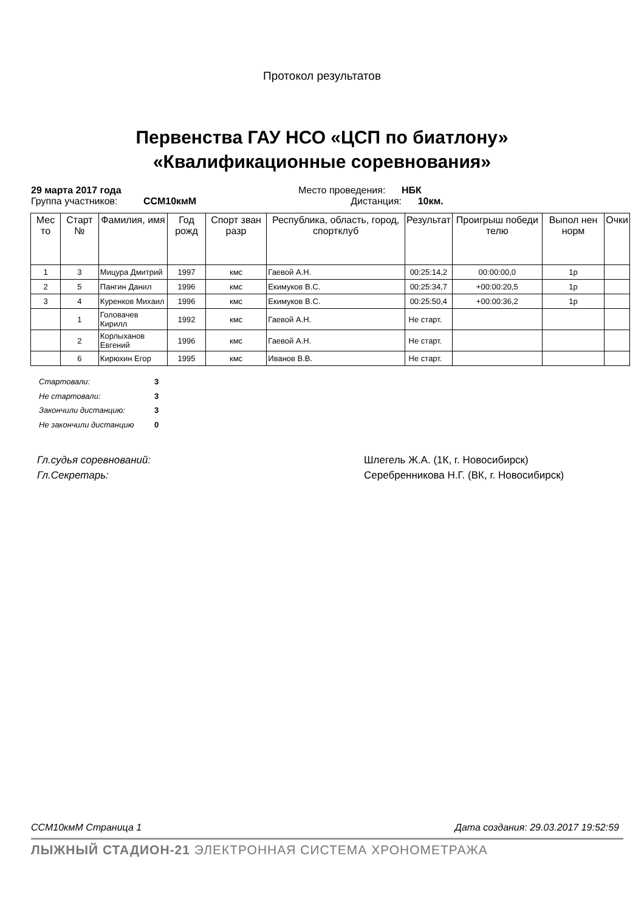Протокол результатов
Первенства ГАУ НСО «ЦСП по биатлону»
«Квалификационные соревнования»
29 марта 2017 года Место проведения: НБК
Группа участников: ССМ10кмМ Дистанция: 10км.
| Мес то | Старт № | Фамилия, имя | Год рожд | Спорт зван разр | Республика, область, город, спортклуб | Результат | Проигрыш победи телю | Выпол нен норм | Очки |
| --- | --- | --- | --- | --- | --- | --- | --- | --- | --- |
| 1 | 3 | Мицура Дмитрий | 1997 | кмс | Гаевой А.Н. | 00:25:14,2 | 00:00:00,0 | 1р | |
| 2 | 5 | Пангин Данил | 1996 | кмс | Екимуков В.С. | 00:25:34,7 | +00:00:20,5 | 1р | |
| 3 | 4 | Куренков Михаил | 1996 | кмс | Екимуков В.С. | 00:25:50,4 | +00:00:36,2 | 1р | |
| | 1 | Головачев Кирилл | 1992 | кмс | Гаевой А.Н. | Не старт. | | | |
| | 2 | Корлыханов Евгений | 1996 | кмс | Гаевой А.Н. | Не старт. | | | |
| | 6 | Кирюхин Егор | 1995 | кмс | Иванов В.В. | Не старт. | | | |
Стартовали: 3
Не стартовали: 3
Закончили дистанцию: 3
Не закончили дистанцию 0
Гл.судья соревнований: Шлегель Ж.А. (1К, г. Новосибирск)
Гл.Секретарь: Серебренникова Н.Г. (ВК, г. Новосибирск)
ССМ10кмМ Страница 1 Дата создания: 29.03.2017 19:52:59
ЛЫЖНЫЙ СТАДИОН-21 ЭЛЕКТРОННАЯ СИСТЕМА ХРОНОМЕТРАЖА